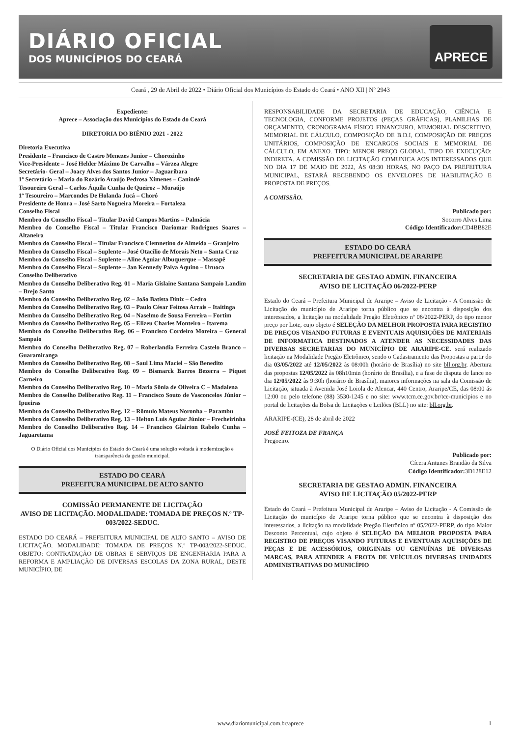DIÁRIO OFICIAL
DOS MUNICÍPIOS DO CEARÁ
APRECE
Ceará , 29 de Abril de 2022 • Diário Oficial dos Municípios do Estado do Ceará • ANO XII | Nº 2943
Expediente:
Aprece – Associação dos Municípios do Estado do Ceará
DIRETORIA DO BIÊNIO 2021 - 2022
Diretoria Executiva
Presidente – Francisco de Castro Menezes Junior – Chorozinho
Vice-Presidente – José Helder Máximo De Carvalho – Várzea Alegre
Secretário- Geral – Joacy Alves dos Santos Junior – Jaguaribara
1º Secretário – Maria do Rozário Araújo Pedrosa Ximenes – Canindé
Tesoureiro Geral – Carlos Áquila Cunha de Queiroz – Moraújo
1º Tesoureiro – Marcondes De Holanda Jucá – Choró
Presidente de Honra – José Sarto Nogueira Moreira – Fortaleza
Conselho Fiscal
Membro do Conselho Fiscal – Titular David Campos Martins – Palmácia
Membro do Conselho Fiscal – Titular Francisco Dariomar Rodrigues Soares – Altaneira
Membro do Conselho Fiscal – Titular Francisco Clemnetino de Almeida – Granjeiro
Membro do Conselho Fiscal – Suplente – José Otacílio de Morais Neto – Santa Cruz
Membro do Conselho Fiscal – Suplente – Aline Aguiar Albuquerque – Massapê
Membro do Conselho Fiscal – Suplente – Jan Kennedy Paiva Aquino – Uruoca
Conselho Deliberativo
Membro do Conselho Deliberativo Reg. 01 – Maria Gislaine Santana Sampaio Landim – Brejo Santo
Membro do Conselho Deliberativo Reg. 02 – João Batista Diniz – Cedro
Membro do Conselho Deliberativo Reg. 03 – Paulo César Feitosa Arrais – Itaitinga
Membro do Conselho Deliberativo Reg. 04 – Naselmo de Sousa Ferreira – Fortim
Membro do Conselho Deliberativo Reg. 05 – Elizeu Charles Monteiro – Itarema
Membro do Conselho Deliberativo Reg. 06 – Francisco Cordeiro Moreira – General Sampaio
Membro do Conselho Deliberativo Reg. 07 – Roberlandia Ferreira Castelo Branco – Guaramiranga
Membro do Conselho Deliberativo Reg. 08 – Saul Lima Maciel – São Benedito
Membro do Conselho Deliberativo Reg. 09 – Bismarck Barros Bezerra – Piquet Carneiro
Membro do Conselho Deliberativo Reg. 10 – Maria Sônia de Oliveira C – Madalena
Membro do Conselho Deliberativo Reg. 11 – Francisco Souto de Vasconcelos Júnior – Ipueiras
Membro do Conselho Deliberativo Reg. 12 – Rômulo Mateus Noronha – Parambu
Membro do Conselho Deliberativo Reg. 13 – Helton Luis Aguiar Júnior – Frecheirinha
Membro do Conselho Deliberativo Reg. 14 – Francisco Glairton Rabelo Cunha – Jaguaretama
O Diário Oficial dos Municípios do Estado do Ceará é uma solução voltada à modernização e transparência da gestão municipal.
ESTADO DO CEARÁ
PREFEITURA MUNICIPAL DE ALTO SANTO
COMISSÃO PERMANENTE DE LICITAÇÃO
AVISO DE LICITAÇÃO. MODALIDADE: TOMADA DE PREÇOS N.º TP-003/2022-SEDUC.
ESTADO DO CEARÁ – PREFEITURA MUNICIPAL DE ALTO SANTO – AVISO DE LICITAÇÃO. MODALIDADE: TOMADA DE PREÇOS N.º TP-003/2022-SEDUC. OBJETO: CONTRATAÇÃO DE OBRAS E SERVIÇOS DE ENGENHARIA PARA A REFORMA E AMPLIAÇÃO DE DIVERSAS ESCOLAS DA ZONA RURAL, DESTE MUNICÍPIO, DE
RESPONSABILIDADE DA SECRETARIA DE EDUCAÇÃO, CIÊNCIA E TECNOLOGIA, CONFORME PROJETOS (PEÇAS GRÁFICAS), PLANILHAS DE ORÇAMENTO, CRONOGRAMA FÍSICO FINANCEIRO, MEMORIAL DESCRITIVO, MEMORIAL DE CÁLCULO, COMPOSIÇÃO DE B.D.I, COMPOSIÇÃO DE PREÇOS UNITÁRIOS, COMPOSIÇÃO DE ENCARGOS SOCIAIS E MEMORIAL DE CÁLCULO, EM ANEXO. TIPO: MENOR PREÇO GLOBAL. TIPO DE EXECUÇÃO: INDIRETA. A COMISSÃO DE LICITAÇÃO COMUNICA AOS INTERESSADOS QUE NO DIA 17 DE MAIO DE 2022, ÀS 08:30 HORAS, NO PAÇO DA PREFEITURA MUNICIPAL, ESTARÁ RECEBENDO OS ENVELOPES DE HABILITAÇÃO E PROPOSTA DE PREÇOS.
A COMISSÃO.
Publicado por:
Socorro Alves Lima
Código Identificador: CD4BB82E
ESTADO DO CEARÁ
PREFEITURA MUNICIPAL DE ARARIPE
SECRETARIA DE GESTAO ADMIN. FINANCEIRA
AVISO DE LICITAÇÃO 06/2022-PERP
Estado do Ceará – Prefeitura Municipal de Araripe – Aviso de Licitação - A Comissão de Licitação do município de Araripe torna público que se encontra à disposição dos interessados, a licitação na modalidade Pregão Eletrônico nº 06/2022-PERP, do tipo menor preço por Lote, cujo objeto é SELEÇÃO DA MELHOR PROPOSTA PARA REGISTRO DE PREÇOS VISANDO FUTURAS E EVENTUAIS AQUISIÇÕES DE MATERIAIS DE INFORMATICA DESTINADOS A ATENDER AS NECESSIDADES DAS DIVERSAS SECRETARIAS DO MUNICÍPIO DE ARARIPE-CE. será realizado licitação na Modalidade Pregão Eletrônico, sendo o Cadastramento das Propostas a partir do dia 03/05/2022 até 12/05/2022 às 08:00h (horário de Brasília) no site bll.org.br. Abertura das propostas 12/05/2022 às 08h10min (horário de Brasília), e a fase de disputa de lance no dia 12/05/2022 às 9:30h (horário de Brasília), maiores informações na sala da Comissão de Licitação, situada à Avenida José Loiola de Alencar, 440 Centro, Araripe/CE, das 08:00 ás 12:00 ou pelo telefone (88) 3530-1245 e no site: www.tcm.ce.gov.br/tce-municipios e no portal de licitações da Bolsa de Licitações e Leilões (BLL) no site: bll.org.br.
ARARIPE-(CE), 28 de abril de 2022
JOSÉ FEITOZA DE FRANÇA
Pregoeiro.
Publicado por:
Cícera Antunes Brandão da Silva
Código Identificador: 3D128E12
SECRETARIA DE GESTAO ADMIN. FINANCEIRA
AVISO DE LICITAÇÃO 05/2022-PERP
Estado do Ceará – Prefeitura Municipal de Araripe – Aviso de Licitação - A Comissão de Licitação do município de Araripe torna público que se encontra à disposição dos interessados, a licitação na modalidade Pregão Eletrônico nº 05/2022-PERP, do tipo Maior Desconto Percentual, cujo objeto é SELEÇÃO DA MELHOR PROPOSTA PARA REGISTRO DE PREÇOS VISANDO FUTURAS E EVENTUAIS AQUISIÇÕES DE PEÇAS E DE ACESSÓRIOS, ORIGINAIS OU GENUÍNAS DE DIVERSAS MARCAS, PARA ATENDER A FROTA DE VEÍCULOS DIVERSAS UNIDADES ADMINISTRATIVAS DO MUNICÍPIO
www.diariomunicipal.com.br/aprece 1